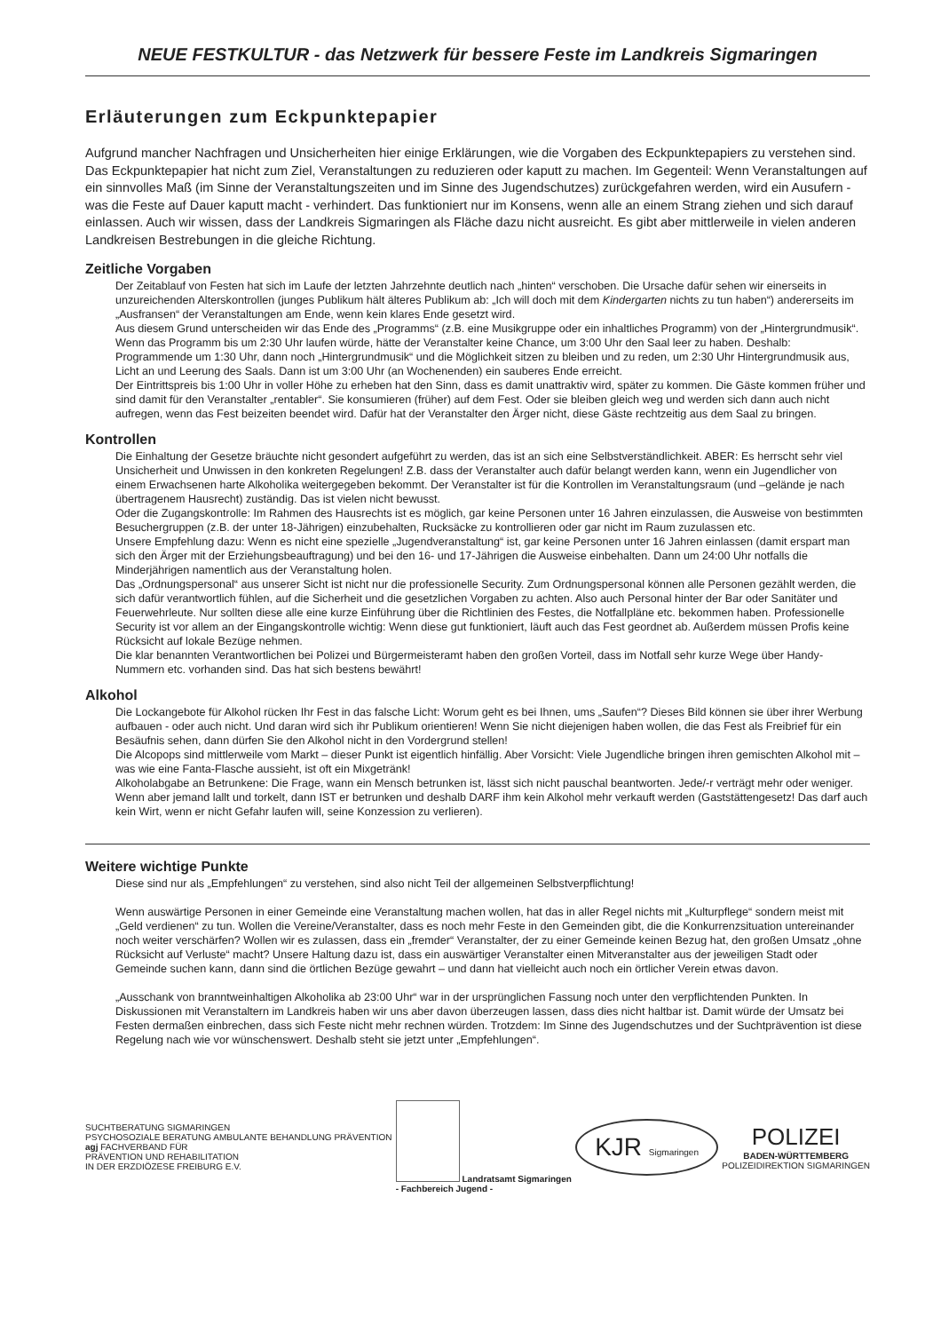NEUE FESTKULTUR - das Netzwerk für bessere Feste im Landkreis Sigmaringen
Erläuterungen zum Eckpunktepapier
Aufgrund mancher Nachfragen und Unsicherheiten hier einige Erklärungen, wie die Vorgaben des Eckpunktepapiers zu verstehen sind. Das Eckpunktepapier hat nicht zum Ziel, Veranstaltungen zu reduzieren oder kaputt zu machen. Im Gegenteil: Wenn Veranstaltungen auf ein sinnvolles Maß (im Sinne der Veranstaltungszeiten und im Sinne des Jugendschutzes) zurückgefahren werden, wird ein Ausufern - was die Feste auf Dauer kaputt macht - verhindert. Das funktioniert nur im Konsens, wenn alle an einem Strang ziehen und sich darauf einlassen. Auch wir wissen, dass der Landkreis Sigmaringen als Fläche dazu nicht ausreicht. Es gibt aber mittlerweile in vielen anderen Landkreisen Bestrebungen in die gleiche Richtung.
Zeitliche Vorgaben
Der Zeitablauf von Festen hat sich im Laufe der letzten Jahrzehnte deutlich nach „hinten“ verschoben. Die Ursache dafür sehen wir einerseits in unzureichenden Alterskontrollen (junges Publikum hält älteres Publikum ab: „Ich will doch mit dem Kindergarten nichts zu tun haben“) andererseits im „Ausfransen“ der Veranstaltungen am Ende, wenn kein klares Ende gesetzt wird.
Aus diesem Grund unterscheiden wir das Ende des „Programms“ (z.B. eine Musikgruppe oder ein inhaltliches Programm) von der „Hintergrundmusik“. Wenn das Programm bis um 2:30 Uhr laufen würde, hätte der Veranstalter keine Chance, um 3:00 Uhr den Saal leer zu haben. Deshalb: Programmende um 1:30 Uhr, dann noch „Hintergrundmusik“ und die Möglichkeit sitzen zu bleiben und zu reden, um 2:30 Uhr Hintergrundmusik aus, Licht an und Leerung des Saals. Dann ist um 3:00 Uhr (an Wochenenden) ein sauberes Ende erreicht.
Der Eintrittspreis bis 1:00 Uhr in voller Höhe zu erheben hat den Sinn, dass es damit unattraktiv wird, später zu kommen. Die Gäste kommen früher und sind damit für den Veranstalter „rentabler“. Sie konsumieren (früher) auf dem Fest. Oder sie bleiben gleich weg und werden sich dann auch nicht aufregen, wenn das Fest beizeiten beendet wird. Dafür hat der Veranstalter den Ärger nicht, diese Gäste rechtzeitig aus dem Saal zu bringen.
Kontrollen
Die Einhaltung der Gesetze bräuchte nicht gesondert aufgeführt zu werden, das ist an sich eine Selbstverständlichkeit. ABER: Es herrscht sehr viel Unsicherheit und Unwissen in den konkreten Regelungen! Z.B. dass der Veranstalter auch dafür belangt werden kann, wenn ein Jugendlicher von einem Erwachsenen harte Alkoholika weitergegeben bekommt. Der Veranstalter ist für die Kontrollen im Veranstaltungsraum (und –gelände je nach übertragenem Hausrecht) zuständig. Das ist vielen nicht bewusst.
Oder die Zugangskontrolle: Im Rahmen des Hausrechts ist es möglich, gar keine Personen unter 16 Jahren einzulassen, die Ausweise von bestimmten Besuchergruppen (z.B. der unter 18-Jährigen) einzubehalten, Rucksäcke zu kontrollieren oder gar nicht im Raum zuzulassen etc.
Unsere Empfehlung dazu: Wenn es nicht eine spezielle „Jugendveranstaltung“ ist, gar keine Personen unter 16 Jahren einlassen (damit erspart man sich den Ärger mit der Erziehungsbeauftragung) und bei den 16- und 17-Jährigen die Ausweise einbehalten. Dann um 24:00 Uhr notfalls die Minderjährigen namentlich aus der Veranstaltung holen.
Das „Ordnungspersonal“ aus unserer Sicht ist nicht nur die professionelle Security. Zum Ordnungspersonal können alle Personen gezählt werden, die sich dafür verantwortlich fühlen, auf die Sicherheit und die gesetzlichen Vorgaben zu achten. Also auch Personal hinter der Bar oder Sanitäter und Feuerwehrleute. Nur sollten diese alle eine kurze Einführung über die Richtlinien des Festes, die Notfallpläne etc. bekommen haben. Professionelle Security ist vor allem an der Eingangskontrolle wichtig: Wenn diese gut funktioniert, läuft auch das Fest geordnet ab. Außerdem müssen Profis keine Rücksicht auf lokale Bezüge nehmen.
Die klar benannten Verantwortlichen bei Polizei und Bürgermeisteramt haben den großen Vorteil, dass im Notfall sehr kurze Wege über Handy-Nummern etc. vorhanden sind. Das hat sich bestens bewährt!
Alkohol
Die Lockangebote für Alkohol rücken Ihr Fest in das falsche Licht: Worum geht es bei Ihnen, ums „Saufen“? Dieses Bild können sie über ihrer Werbung aufbauen - oder auch nicht. Und daran wird sich ihr Publikum orientieren! Wenn Sie nicht diejenigen haben wollen, die das Fest als Freibrief für ein Besäufnis sehen, dann dürfen Sie den Alkohol nicht in den Vordergrund stellen!
Die Alcopops sind mittlerweile vom Markt – dieser Punkt ist eigentlich hinfällig. Aber Vorsicht: Viele Jugendliche bringen ihren gemischten Alkohol mit – was wie eine Fanta-Flasche aussieht, ist oft ein Mixgetränk!
Alkoholabgabe an Betrunkene: Die Frage, wann ein Mensch betrunken ist, lässt sich nicht pauschal beantworten. Jede/-r verträgt mehr oder weniger. Wenn aber jemand lallt und torkelt, dann IST er betrunken und deshalb DARF ihm kein Alkohol mehr verkauft werden (Gaststättengesetz! Das darf auch kein Wirt, wenn er nicht Gefahr laufen will, seine Konzession zu verlieren).
Weitere wichtige Punkte
Diese sind nur als „Empfehlungen“ zu verstehen, sind also nicht Teil der allgemeinen Selbstverpflichtung!
Wenn auswärtige Personen in einer Gemeinde eine Veranstaltung machen wollen, hat das in aller Regel nichts mit „Kulturpflege“ sondern meist mit „Geld verdienen“ zu tun. Wollen die Vereine/Veranstalter, dass es noch mehr Feste in den Gemeinden gibt, die die Konkurrenzsituation untereinander noch weiter verschärfen? Wollen wir es zulassen, dass ein „fremder“ Veranstalter, der zu einer Gemeinde keinen Bezug hat, den großen Umsatz „ohne Rücksicht auf Verluste“ macht? Unsere Haltung dazu ist, dass ein auswärtiger Veranstalter einen Mitveranstalter aus der jeweiligen Stadt oder Gemeinde suchen kann, dann sind die örtlichen Bezüge gewahrt – und dann hat vielleicht auch noch ein örtlicher Verein etwas davon.
„Ausschank von branntweinhaltigen Alkoholika ab 23:00 Uhr“ war in der ursprünglichen Fassung noch unter den verpflichtenden Punkten. In Diskussionen mit Veranstaltern im Landkreis haben wir uns aber davon überzeugen lassen, dass dies nicht haltbar ist. Damit würde der Umsatz bei Festen dermaßen einbrechen, dass sich Feste nicht mehr rechnen würden. Trotzdem: Im Sinne des Jugendschutzes und der Suchtprävention ist diese Regelung nach wie vor wünschenswert. Deshalb steht sie jetzt unter „Empfehlungen“.
SUCHTBERATUNG SIGMARINGEN
PSYCHOSOZIALE BERATUNG AMBULANTE BEHANDLUNG PRÄVENTION
agj FACHVERBAND FÜR
PRÄVENTION UND REHABILITATION
IN DER ERZDIÖZESE FREIBURG E.V.
Landratsamt Sigmaringen
- Fachbereich Jugend -
KJR Sigmaringen
POLIZEI
BADEN-WÜRTTEMBERG
POLIZEIDIREKTION SIGMARINGEN